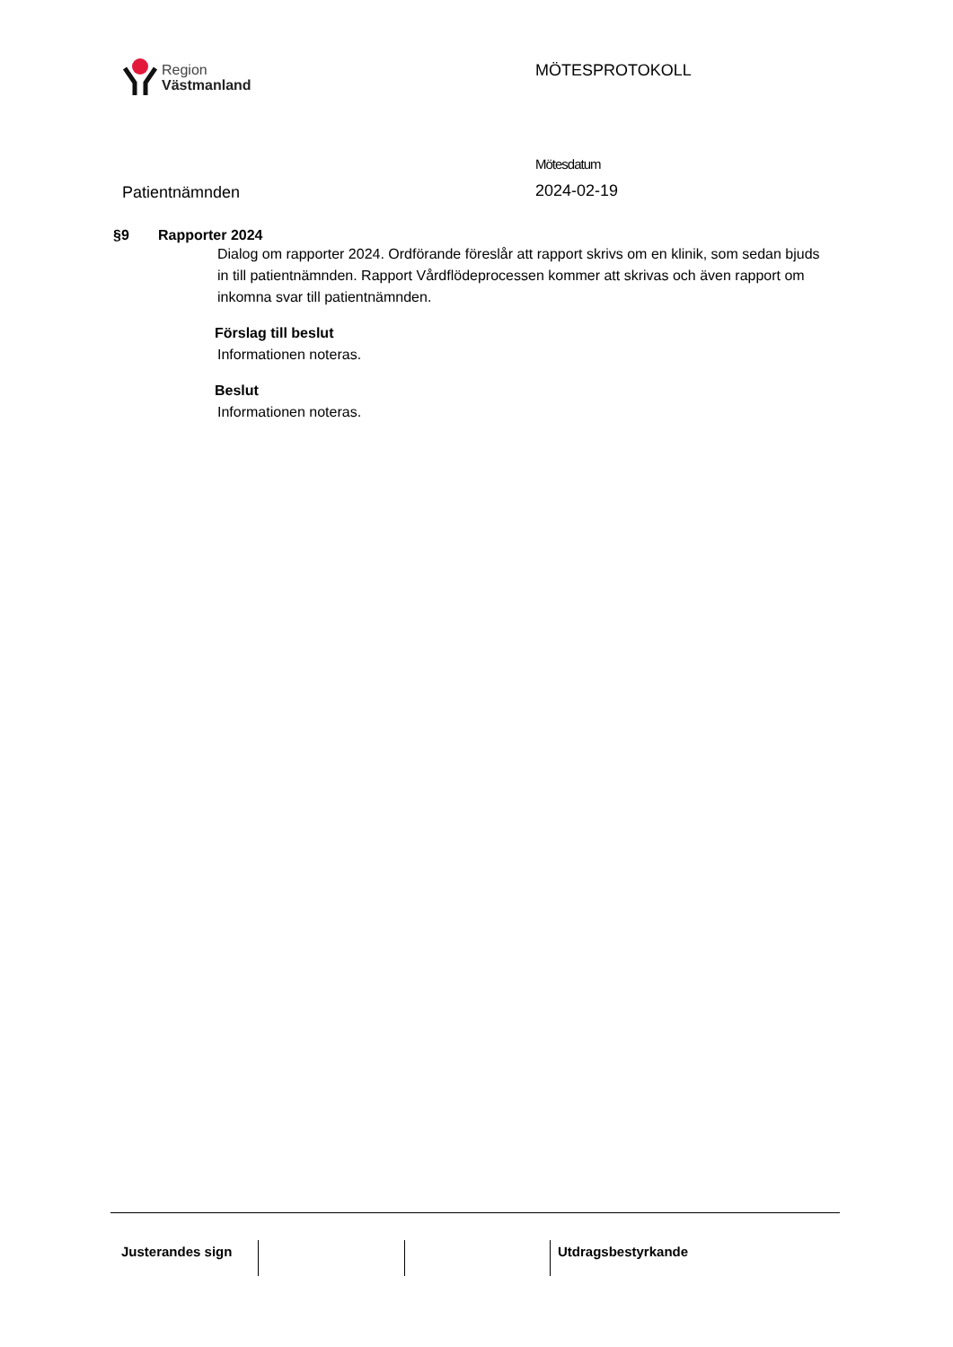Region
Västmanland
MÖTESPROTOKOLL
Patientnämnden
Mötesdatum
2024-02-19
§9 Rapporter 2024
Dialog om rapporter 2024. Ordförande föreslår att rapport skrivs om en klinik, som sedan bjuds in till patientnämnden. Rapport Vårdflödeprocessen kommer att skrivas och även rapport om inkomna svar till patientnämnden.
Förslag till beslut
Informationen noteras.
Beslut
Informationen noteras.
Justerandes sign
Utdragsbestyrkande